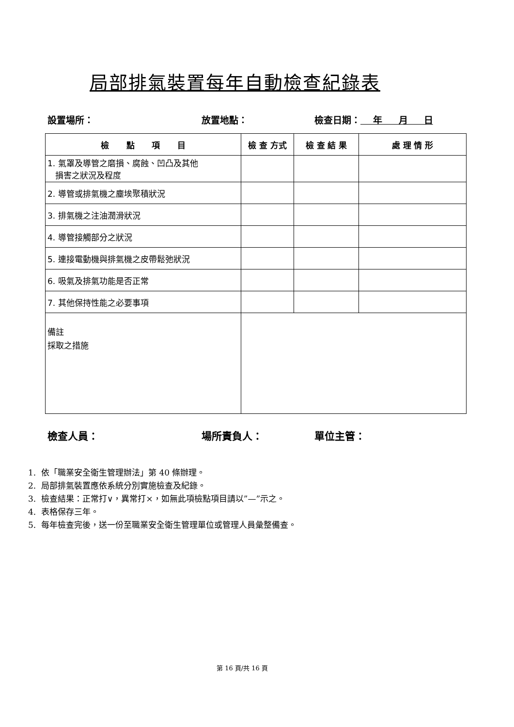局部排氣裝置每年自動檢查紀錄表
設置場所： 放置地點： 檢查日期： 年 月 日
| 檢 點 項 目 | 檢 查 方式 | 檢 查 結 果 | 處 理 情 形 |
| --- | --- | --- | --- |
| 1. 氣罩及導管之磨損、腐蝕、凹凸及其他 損害之狀況及程度 | | | |
| 2. 導管或排氣機之塵埃聚積狀況 | | | |
| 3. 排氣機之注油潤滑狀況 | | | |
| 4. 導管接觸部分之狀況 | | | |
| 5. 連接電動機與排氣機之皮帶鬆弛狀況 | | | |
| 6. 吸氣及排氣功能是否正常 | | | |
| 7. 其他保持性能之必要事項 | | | |
| 備註 採取之措施 | | | |
檢查人員： 場所責負人： 單位主管：
1. 依「職業安全衛生管理辦法」第 40 條辦理。
2. 局部排氣裝置應依系統分別實施檢查及紀錄。
3. 檢查結果：正常打∨，異常打×，如無此項檢點項目請以”—”示之。
4. 表格保存三年。
5. 每年檢查完後，送一份至職業安全衛生管理單位或管理人員彙整備查。
第 16 頁/共 16 頁